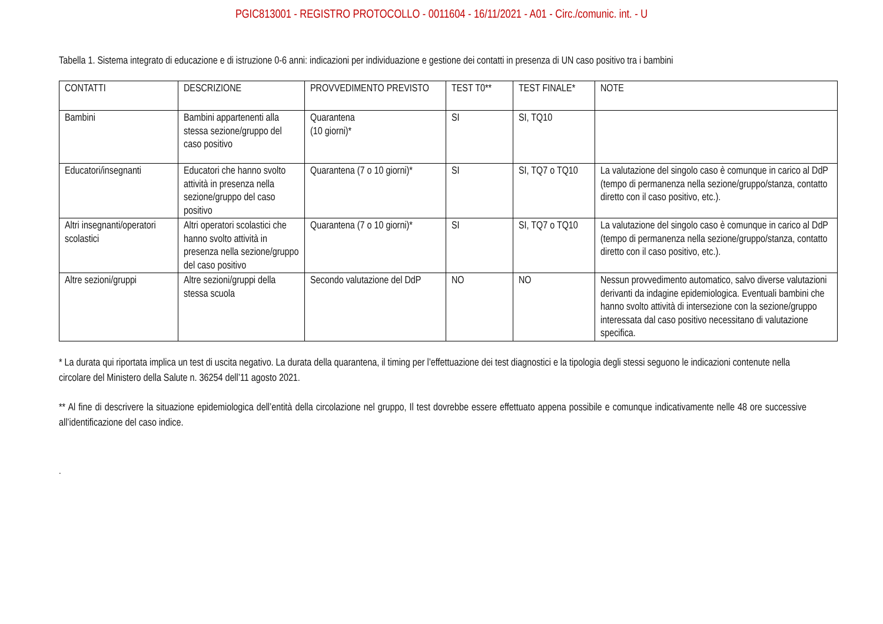PGIC813001 - REGISTRO PROTOCOLLO - 0011604 - 16/11/2021 - A01 - Circ./comunic. int. - U
Tabella 1. Sistema integrato di educazione e di istruzione 0-6 anni: indicazioni per individuazione e gestione dei contatti in presenza di UN caso positivo tra i bambini
| CONTATTI | DESCRIZIONE | PROVVEDIMENTO PREVISTO | TEST T0** | TEST FINALE* | NOTE |
| Bambini | Bambini appartenenti alla stessa sezione/gruppo del caso positivo | Quarantena (10 giorni)* | SI | SI, TQ10 | |
| Educatori/insegnanti | Educatori che hanno svolto attività in presenza nella sezione/gruppo del caso positivo | Quarantena (7 o 10 giorni)* | SI | SI, TQ7 o TQ10 | La valutazione del singolo caso è comunque in carico al DdP (tempo di permanenza nella sezione/gruppo/stanza, contatto diretto con il caso positivo, etc.). |
| Altri insegnanti/operatori scolastici | Altri operatori scolastici che hanno svolto attività in presenza nella sezione/gruppo del caso positivo | Quarantena (7 o 10 giorni)* | SI | SI, TQ7 o TQ10 | La valutazione del singolo caso è comunque in carico al DdP (tempo di permanenza nella sezione/gruppo/stanza, contatto diretto con il caso positivo, etc.). |
| Altre sezioni/gruppi | Altre sezioni/gruppi della stessa scuola | Secondo valutazione del DdP | NO | NO | Nessun provvedimento automatico, salvo diverse valutazioni derivanti da indagine epidemiologica. Eventuali bambini che hanno svolto attività di intersezione con la sezione/gruppo interessata dal caso positivo necessitano di valutazione specifica. |
* La durata qui riportata implica un test di uscita negativo. La durata della quarantena, il timing per l’effettuazione dei test diagnostici e la tipologia degli stessi seguono le indicazioni contenute nella circolare del Ministero della Salute n. 36254 dell’11 agosto 2021.
** Al fine di descrivere la situazione epidemiologica dell’entità della circolazione nel gruppo, Il test dovrebbe essere effettuato appena possibile e comunque indicativamente nelle 48 ore successive all’identificazione del caso indice.
.